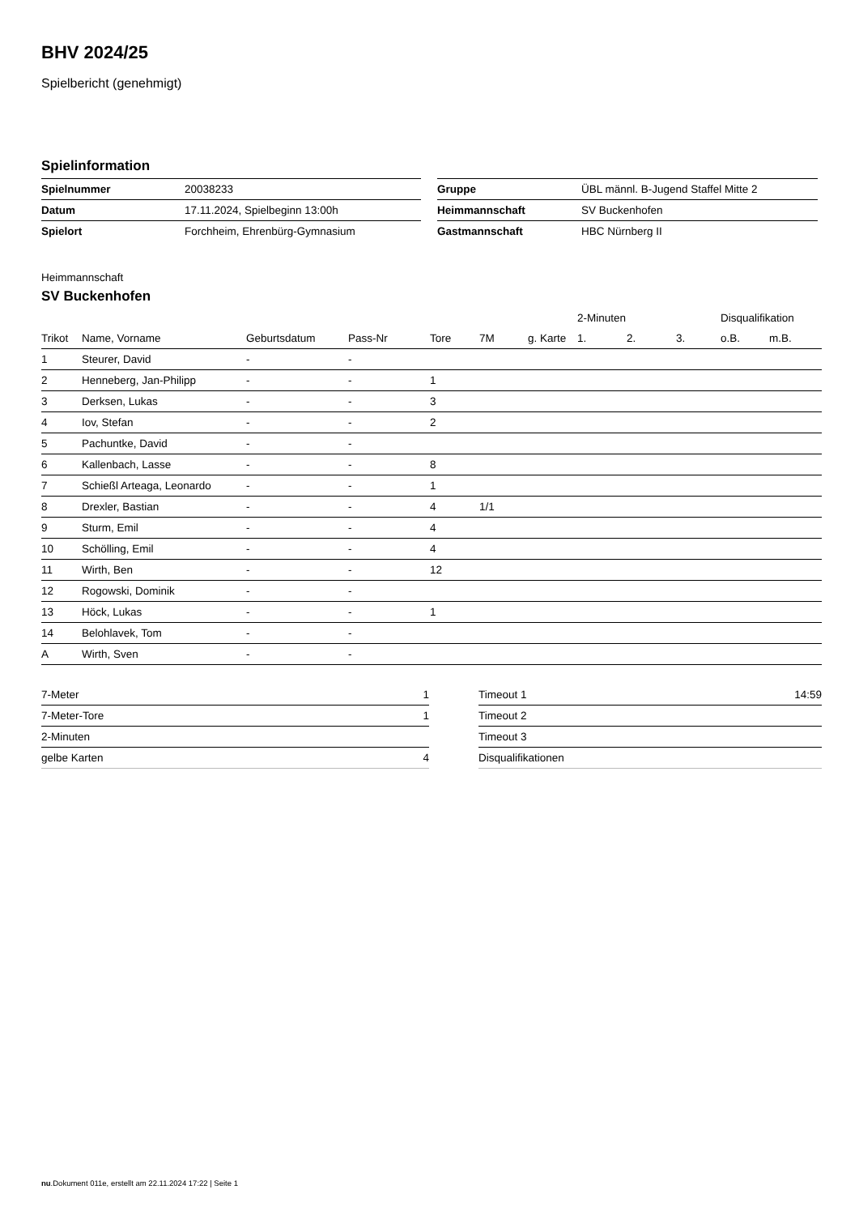BHV 2024/25
Spielbericht (genehmigt)
Spielinformation
| Spielnummer | 20038233 |
| Datum | 17.11.2024, Spielbeginn 13:00h |
| Spielort | Forchheim, Ehrenbürg-Gymnasium |
| Gruppe | ÜBL männl. B-Jugend Staffel Mitte 2 |
| Heimmannschaft | SV Buckenhofen |
| Gastmannschaft | HBC Nürnberg II |
Heimmannschaft
SV Buckenhofen
| | | | | | | | 2-Minuten | | | Disqualifikation | |
| --- | --- | --- | --- | --- | --- | --- | --- | --- | --- | --- | --- |
| Trikot | Name, Vorname | Geburtsdatum | Pass-Nr | Tore | 7M | g. Karte | 1. | 2. | 3. | o.B. | m.B. |
| 1 | Steurer, David | - | - | | | | | | | | |
| 2 | Henneberg, Jan-Philipp | - | - | 1 | | | | | | | |
| 3 | Derksen, Lukas | - | - | 3 | | | | | | | |
| 4 | Iov, Stefan | - | - | 2 | | | | | | | |
| 5 | Pachuntke, David | - | - | | | | | | | | |
| 6 | Kallenbach, Lasse | - | - | 8 | | | | | | | |
| 7 | Schießl Arteaga, Leonardo | - | - | 1 | | | | | | | |
| 8 | Drexler, Bastian | - | - | 4 | 1/1 | | | | | | |
| 9 | Sturm, Emil | - | - | 4 | | | | | | | |
| 10 | Schölling, Emil | - | - | 4 | | | | | | | |
| 11 | Wirth, Ben | - | - | 12 | | | | | | | |
| 12 | Rogowski, Dominik | - | - | | | | | | | | |
| 13 | Höck, Lukas | - | - | 1 | | | | | | | |
| 14 | Belohlavek, Tom | - | - | | | | | | | | |
| A | Wirth, Sven | - | - | | | | | | | | |
| 7-Meter | 1 |
| 7-Meter-Tore | 1 |
| 2-Minuten | |
| gelbe Karten | 4 |
| Timeout 1 | 14:59 |
| Timeout 2 | |
| Timeout 3 | |
| Disqualifikationen | |
nu.Dokument 011e, erstellt am 22.11.2024 17:22 | Seite 1